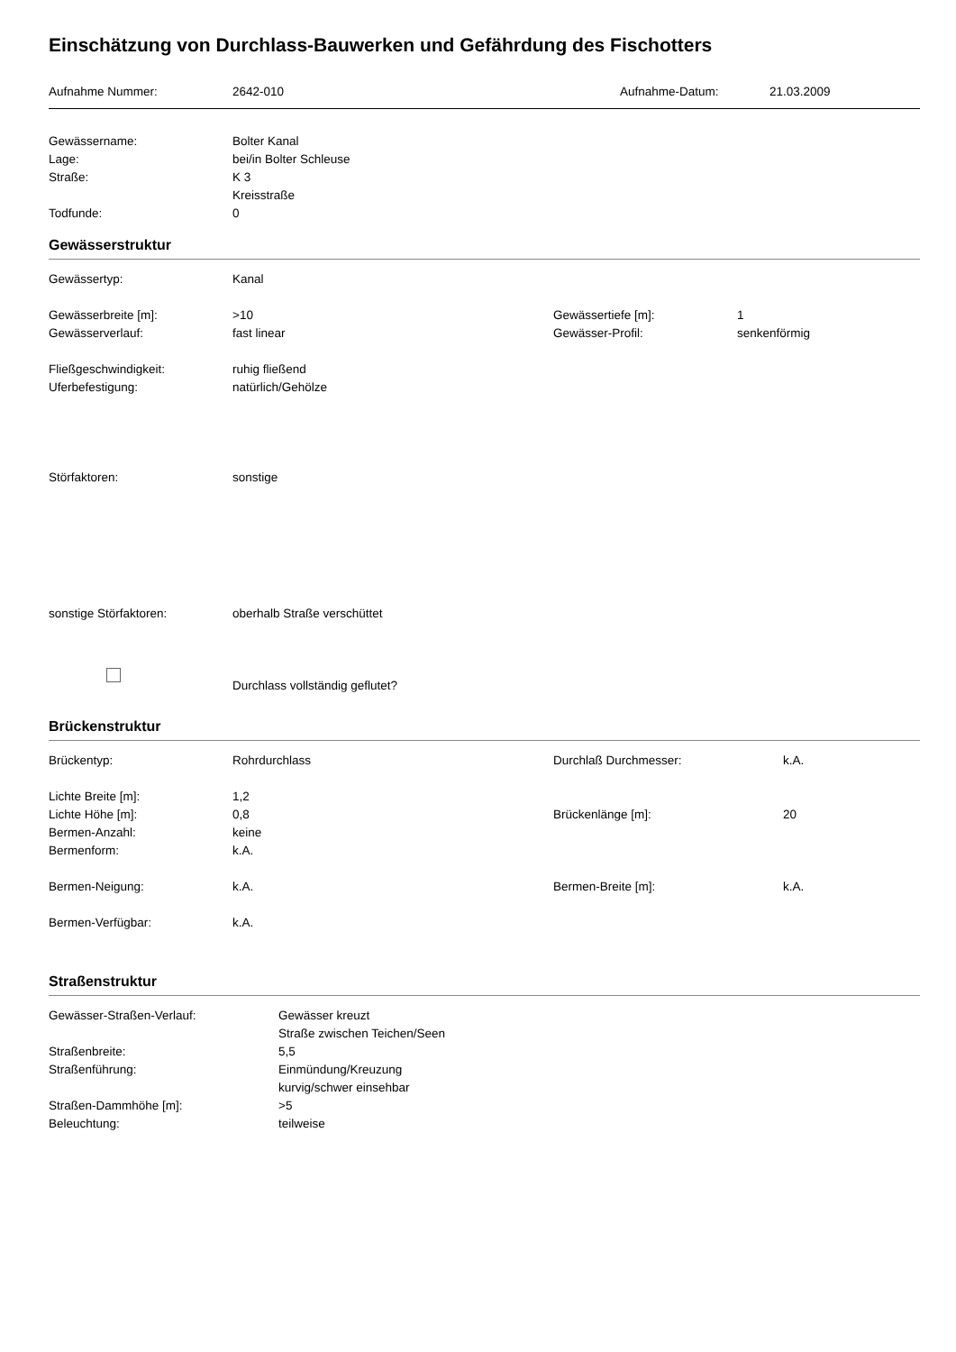Einschätzung von Durchlass-Bauwerken und Gefährdung des Fischotters
Aufnahme Nummer: 2642-010 Aufnahme-Datum: 21.03.2009
Gewässername: Bolter Kanal
Lage: bei/in Bolter Schleuse
Straße: K 3
Kreisstraße
Todfunde: 0
Gewässerstruktur
Gewässertyp: Kanal
Gewässerbreite [m]: >10 Gewässertiefe [m]: 1
Gewässerverlauf: fast linear Gewässer-Profil: senkenförmig
Fließgeschwindigkeit: ruhig fließend
Uferbefestigung: natürlich/Gehölze
Störfaktoren: sonstige
sonstige Störfaktoren: oberhalb Straße verschüttet
Durchlass vollständig geflutet?
Brückenstruktur
Brückentyp: Rohrdurchlass Durchlaß Durchmesser: k.A.
Lichte Breite [m]: 1,2
Lichte Höhe [m]: 0,8 Brückenlänge [m]: 20
Bermen-Anzahl: keine
Bermenform: k.A.
Bermen-Neigung: k.A. Bermen-Breite [m]: k.A.
Bermen-Verfügbar: k.A.
Straßenstruktur
Gewässer-Straßen-Verlauf: Gewässer kreuzt
Straße zwischen Teichen/Seen
Straßenbreite: 5,5
Straßenführung: Einmündung/Kreuzung
kurvig/schwer einsehbar
Straßen-Dammhöhe [m]: >5
Beleuchtung: teilweise